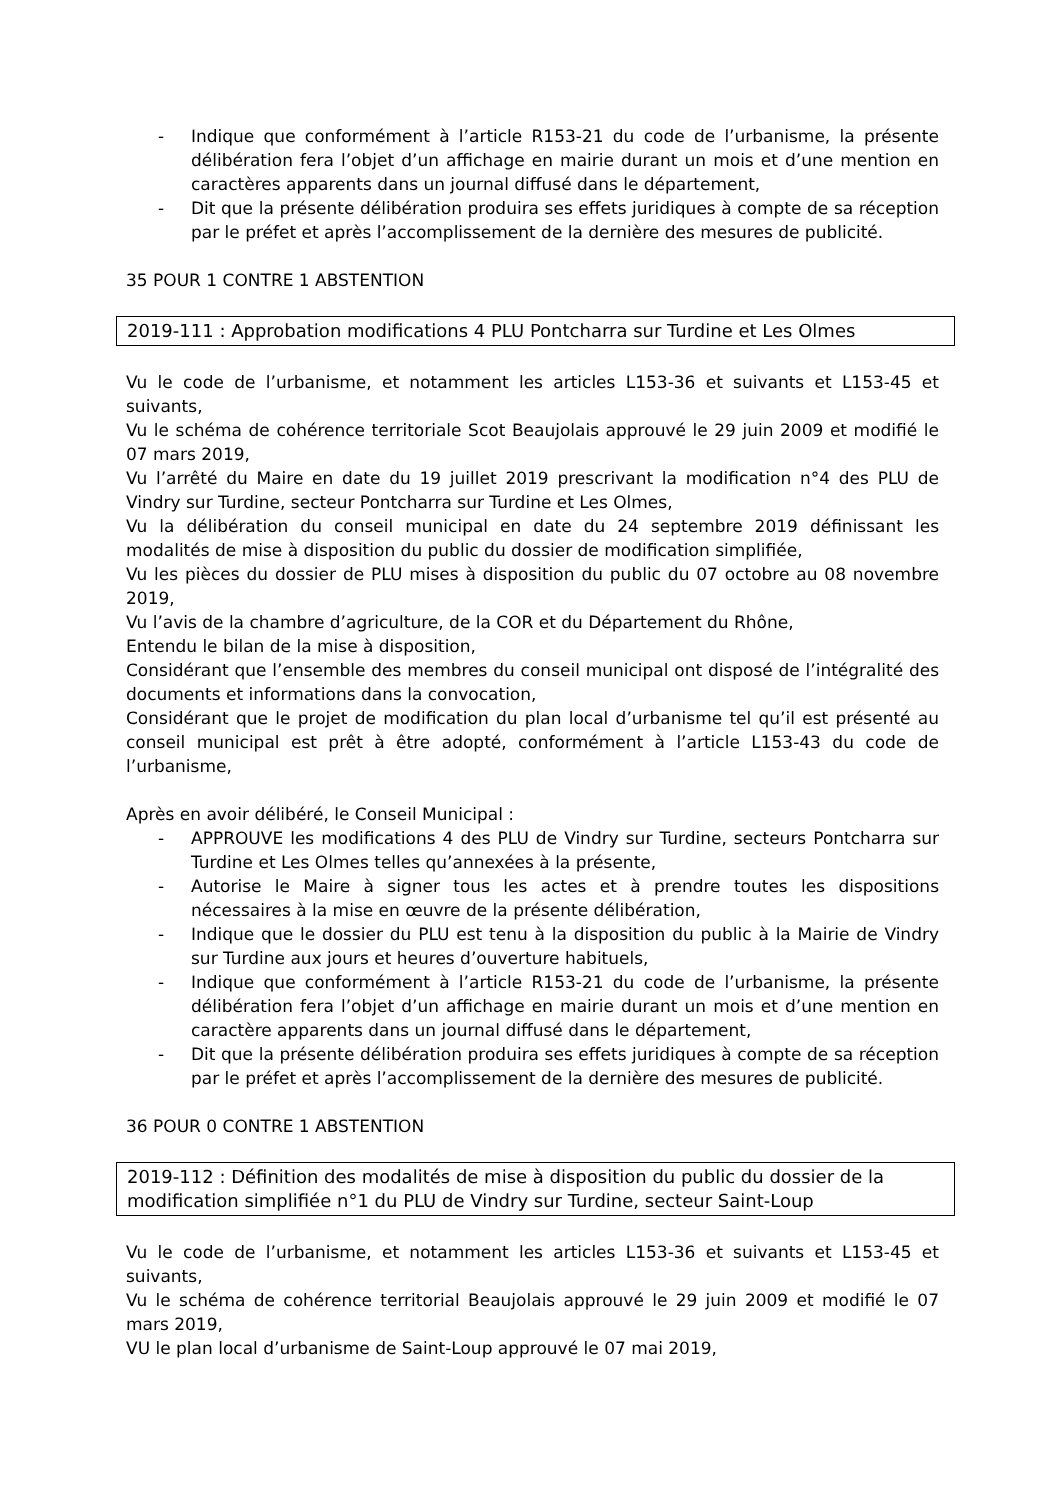- Indique que conformément à l’article R153-21 du code de l’urbanisme, la présente délibération fera l’objet d’un affichage en mairie durant un mois et d’une mention en caractères apparents dans un journal diffusé dans le département,
- Dit que la présente délibération produira ses effets juridiques à compte de sa réception par le préfet et après l’accomplissement de la dernière des mesures de publicité.
35 POUR 1 CONTRE 1 ABSTENTION
2019-111 : Approbation modifications 4 PLU Pontcharra sur Turdine et Les Olmes
Vu le code de l’urbanisme, et notamment les articles L153-36 et suivants et L153-45 et suivants,
Vu le schéma de cohérence territoriale Scot Beaujolais approuvé le 29 juin 2009 et modifié le 07 mars 2019,
Vu l’arrêté du Maire en date du 19 juillet 2019 prescrivant la modification n°4 des PLU de Vindry sur Turdine, secteur Pontcharra sur Turdine et Les Olmes,
Vu la délibération du conseil municipal en date du 24 septembre 2019 définissant les modalités de mise à disposition du public du dossier de modification simplifiée,
Vu les pièces du dossier de PLU mises à disposition du public du 07 octobre au 08 novembre 2019,
Vu l’avis de la chambre d’agriculture, de la COR et du Département du Rhône,
Entendu le bilan de la mise à disposition,
Considérant que l’ensemble des membres du conseil municipal ont disposé de l’intégralité des documents et informations dans la convocation,
Considérant que le projet de modification du plan local d’urbanisme tel qu’il est présenté au conseil municipal est prêt à être adopté, conformément à l’article L153-43 du code de l’urbanisme,
Après en avoir délibéré, le Conseil Municipal :
- APPROUVE les modifications 4 des PLU de Vindry sur Turdine, secteurs Pontcharra sur Turdine et Les Olmes telles qu’annexées à la présente,
- Autorise le Maire à signer tous les actes et à prendre toutes les dispositions nécessaires à la mise en œuvre de la présente délibération,
- Indique que le dossier du PLU est tenu à la disposition du public à la Mairie de Vindry sur Turdine aux jours et heures d’ouverture habituels,
- Indique que conformément à l’article R153-21 du code de l’urbanisme, la présente délibération fera l’objet d’un affichage en mairie durant un mois et d’une mention en caractère apparents dans un journal diffusé dans le département,
- Dit que la présente délibération produira ses effets juridiques à compte de sa réception par le préfet et après l’accomplissement de la dernière des mesures de publicité.
36 POUR 0 CONTRE 1 ABSTENTION
2019-112 : Définition des modalités de mise à disposition du public du dossier de la modification simplifiée n°1 du PLU de Vindry sur Turdine, secteur Saint-Loup
Vu le code de l’urbanisme, et notamment les articles L153-36 et suivants et L153-45 et suivants,
Vu le schéma de cohérence territorial Beaujolais approuvé le 29 juin 2009 et modifié le 07 mars 2019,
VU le plan local d’urbanisme de Saint-Loup approuvé le 07 mai 2019,